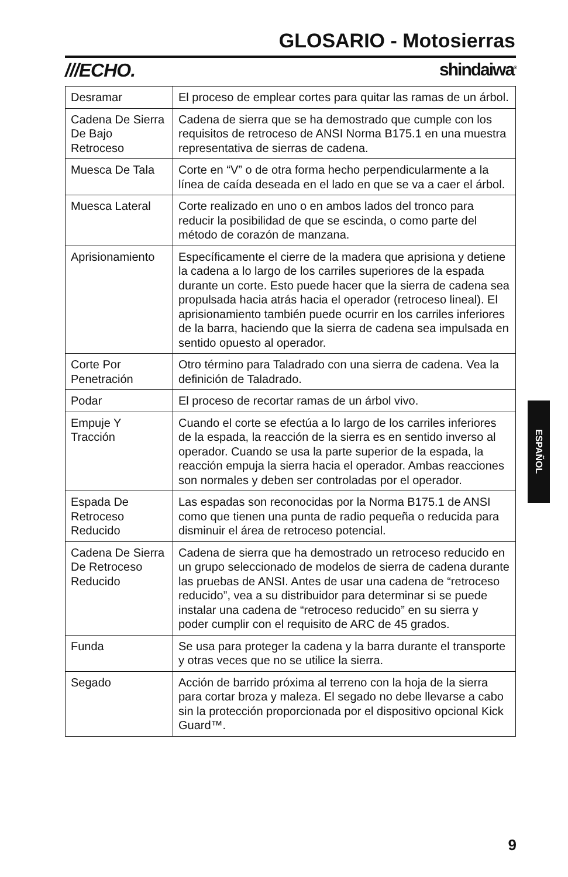GLOSARIO - Motosierras
///ECHO. shindaiwa<sup>®</sup>
| Desramar | El proceso de emplear cortes para quitar las ramas de un árbol. |
| Cadena De Sierra De Bajo Retroceso | Cadena de sierra que se ha demostrado que cumple con los requisitos de retroceso de ANSI Norma B175.1 en una muestra representativa de sierras de cadena. |
| Muesca De Tala | Corte en “V” o de otra forma hecho perpendicularmente a la línea de caída deseada en el lado en que se va a caer el árbol. |
| Muesca Lateral | Corte realizado en uno o en ambos lados del tronco para reducir la posibilidad de que se escinda, o como parte del método de corazón de manzana. |
| Aprisionamiento | Específicamente el cierre de la madera que aprisiona y detiene la cadena a lo largo de los carriles superiores de la espada durante un corte. Esto puede hacer que la sierra de cadena sea propulsada hacia atrás hacia el operador (retroceso lineal). El aprisionamiento también puede ocurrir en los carriles inferiores de la barra, haciendo que la sierra de cadena sea impulsada en sentido opuesto al operador. |
| Corte Por Penetración | Otro término para Taladrado con una sierra de cadena. Vea la definición de Taladrado. |
| Podar | El proceso de recortar ramas de un árbol vivo. |
| Empuje Y Tracción | Cuando el corte se efectúa a lo largo de los carriles inferiores de la espada, la reacción de la sierra es en sentido inverso al operador. Cuando se usa la parte superior de la espada, la reacción empuja la sierra hacia el operador. Ambas reacciones son normales y deben ser controladas por el operador. |
| Espada De Retroceso Reducido | Las espadas son reconocidas por la Norma B175.1 de ANSI como que tienen una punta de radio pequeña o reducida para disminuir el área de retroceso potencial. |
| Cadena De Sierra De Retroceso Reducido | Cadena de sierra que ha demostrado un retroceso reducido en un grupo seleccionado de modelos de sierra de cadena durante las pruebas de ANSI. Antes de usar una cadena de “retroceso reducido”, vea a su distribuidor para determinar si se puede instalar una cadena de “retroceso reducido” en su sierra y poder cumplir con el requisito de ARC de 45 grados. |
| Funda | Se usa para proteger la cadena y la barra durante el transporte y otras veces que no se utilice la sierra. |
| Segado | Acción de barrido próxima al terreno con la hoja de la sierra para cortar broza y maleza. El segado no debe llevarse a cabo sin la protección proporcionada por el dispositivo opcional Kick Guard™. |
ESPAÑOL
9